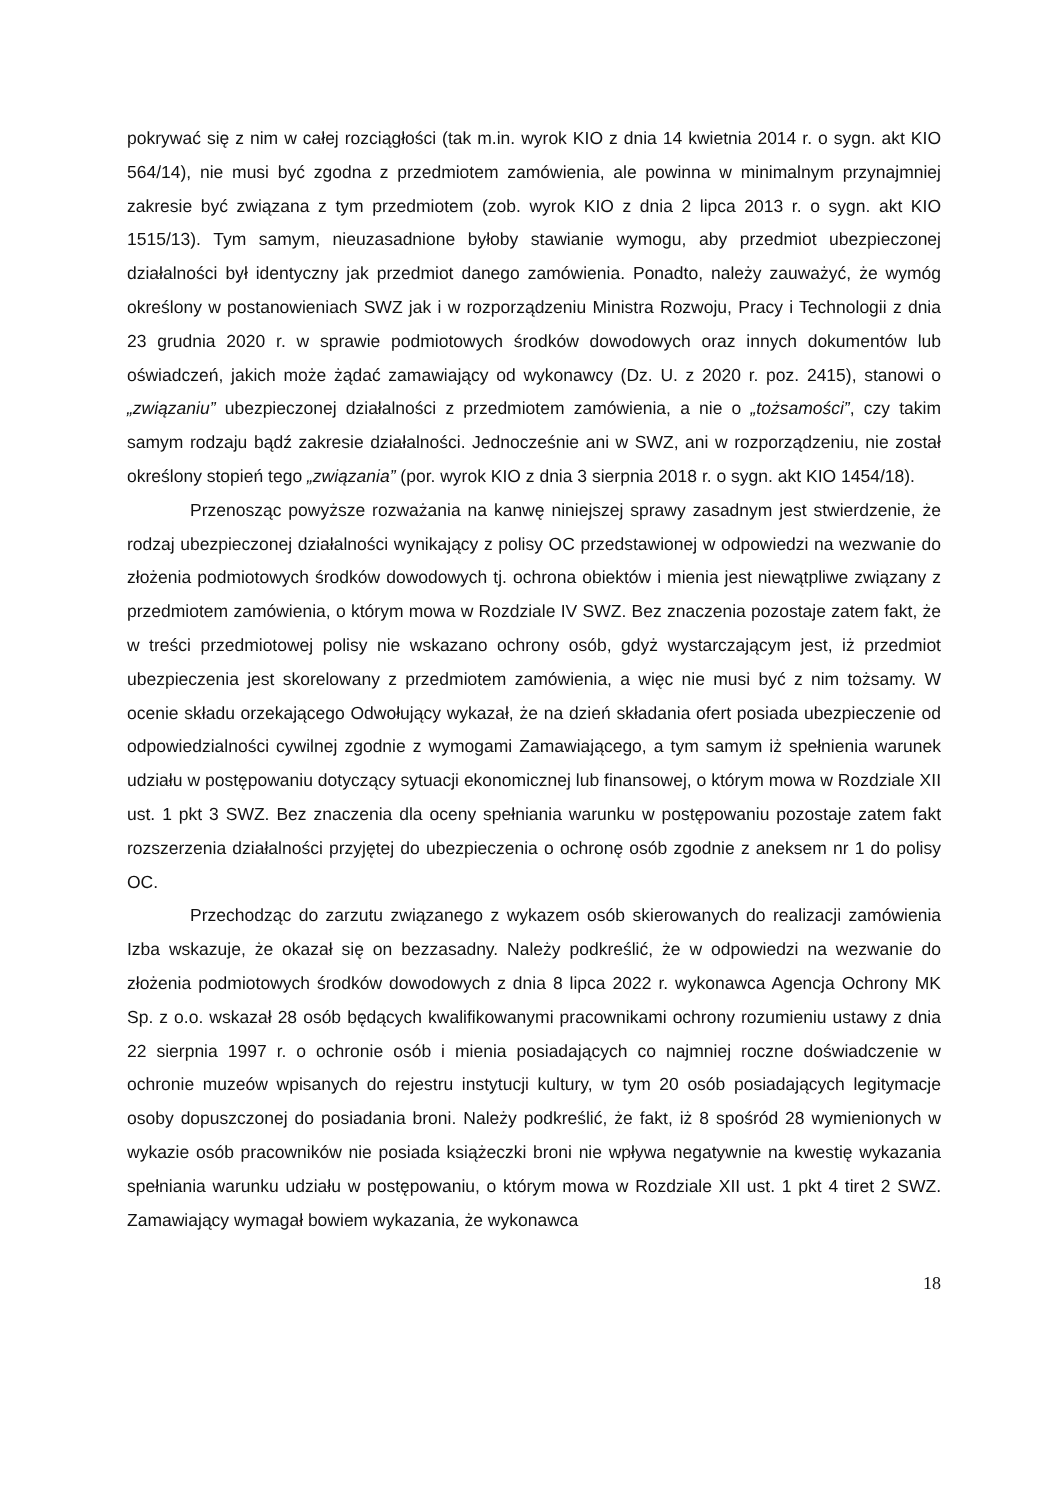pokrywać się z nim w całej rozciągłości (tak m.in. wyrok KIO z dnia 14 kwietnia 2014 r. o sygn. akt KIO 564/14), nie musi być zgodna z przedmiotem zamówienia, ale powinna w minimalnym przynajmniej zakresie być związana z tym przedmiotem (zob. wyrok KIO z dnia 2 lipca 2013 r. o sygn. akt KIO 1515/13). Tym samym, nieuzasadnione byłoby stawianie wymogu, aby przedmiot ubezpieczonej działalności był identyczny jak przedmiot danego zamówienia. Ponadto, należy zauważyć, że wymóg określony w postanowieniach SWZ jak i w rozporządzeniu Ministra Rozwoju, Pracy i Technologii z dnia 23 grudnia 2020 r. w sprawie podmiotowych środków dowodowych oraz innych dokumentów lub oświadczeń, jakich może żądać zamawiający od wykonawcy (Dz. U. z 2020 r. poz. 2415), stanowi o „związaniu” ubezpieczonej działalności z przedmiotem zamówienia, a nie o „tożsamości”, czy takim samym rodzaju bądź zakresie działalności. Jednocześnie ani w SWZ, ani w rozporządzeniu, nie został określony stopień tego „związania” (por. wyrok KIO z dnia 3 sierpnia 2018 r. o sygn. akt KIO 1454/18).
Przenosząc powyższe rozważania na kanwę niniejszej sprawy zasadnym jest stwierdzenie, że rodzaj ubezpieczonej działalności wynikający z polisy OC przedstawionej w odpowiedzi na wezwanie do złożenia podmiotowych środków dowodowych tj. ochrona obiektów i mienia jest niewątpliwe związany z przedmiotem zamówienia, o którym mowa w Rozdziale IV SWZ. Bez znaczenia pozostaje zatem fakt, że w treści przedmiotowej polisy nie wskazano ochrony osób, gdyż wystarczającym jest, iż przedmiot ubezpieczenia jest skorelowany z przedmiotem zamówienia, a więc nie musi być z nim tożsamy. W ocenie składu orzekającego Odwołujący wykazał, że na dzień składania ofert posiada ubezpieczenie od odpowiedzialności cywilnej zgodnie z wymogami Zamawiającego, a tym samym iż spełnienia warunek udziału w postępowaniu dotyczący sytuacji ekonomicznej lub finansowej, o którym mowa w Rozdziale XII ust. 1 pkt 3 SWZ. Bez znaczenia dla oceny spełniania warunku w postępowaniu pozostaje zatem fakt rozszerzenia działalności przyjętej do ubezpieczenia o ochronę osób zgodnie z aneksem nr 1 do polisy OC.
Przechodząc do zarzutu związanego z wykazem osób skierowanych do realizacji zamówienia Izba wskazuje, że okazał się on bezzasadny. Należy podkreślić, że w odpowiedzi na wezwanie do złożenia podmiotowych środków dowodowych z dnia 8 lipca 2022 r. wykonawca Agencja Ochrony MK Sp. z o.o. wskazał 28 osób będących kwalifikowanymi pracownikami ochrony rozumieniu ustawy z dnia 22 sierpnia 1997 r. o ochronie osób i mienia posiadających co najmniej roczne doświadczenie w ochronie muzeów wpisanych do rejestru instytucji kultury, w tym 20 osób posiadających legitymacje osoby dopuszczonej do posiadania broni. Należy podkreślić, że fakt, iż 8 spośród 28 wymienionych w wykazie osób pracowników nie posiada książeczki broni nie wpływa negatywnie na kwestię wykazania spełniania warunku udziału w postępowaniu, o którym mowa w Rozdziale XII ust. 1 pkt 4 tiret 2 SWZ. Zamawiający wymagał bowiem wykazania, że wykonawca
18